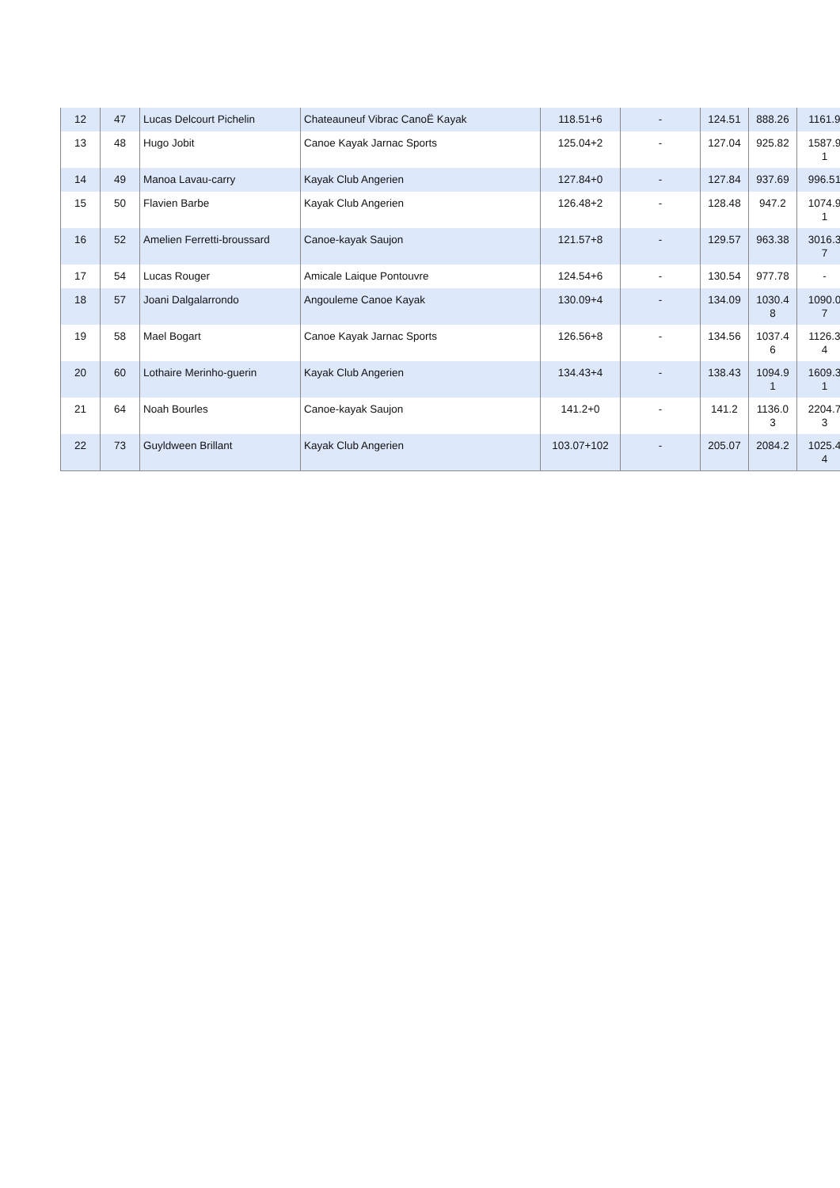| 12 | 47 | Lucas Delcourt Pichelin | Chateauneuf Vibrac CanoË Kayak | 118.51+6 | - | 124.51 | 888.26 | 1161.9 |
| 13 | 48 | Hugo Jobit | Canoe Kayak Jarnac Sports | 125.04+2 | - | 127.04 | 925.82 | 1587.9 1 |
| 14 | 49 | Manoa Lavau-carry | Kayak Club Angerien | 127.84+0 | - | 127.84 | 937.69 | 996.51 |
| 15 | 50 | Flavien Barbe | Kayak Club Angerien | 126.48+2 | - | 128.48 | 947.2 | 1074.9 1 |
| 16 | 52 | Amelien Ferretti-broussard | Canoe-kayak Saujon | 121.57+8 | - | 129.57 | 963.38 | 3016.3 7 |
| 17 | 54 | Lucas Rouger | Amicale Laique Pontouvre | 124.54+6 | - | 130.54 | 977.78 | - |
| 18 | 57 | Joani Dalgalarrondo | Angouleme Canoe Kayak | 130.09+4 | - | 134.09 | 1030.4 8 | 1090.0 7 |
| 19 | 58 | Mael Bogart | Canoe Kayak Jarnac Sports | 126.56+8 | - | 134.56 | 1037.4 6 | 1126.3 4 |
| 20 | 60 | Lothaire Merinho-guerin | Kayak Club Angerien | 134.43+4 | - | 138.43 | 1094.9 1 | 1609.3 1 |
| 21 | 64 | Noah Bourles | Canoe-kayak Saujon | 141.2+0 | - | 141.2 | 1136.0 3 | 2204.7 3 |
| 22 | 73 | Guyldween Brillant | Kayak Club Angerien | 103.07+102 | - | 205.07 | 2084.2 | 1025.4 4 |